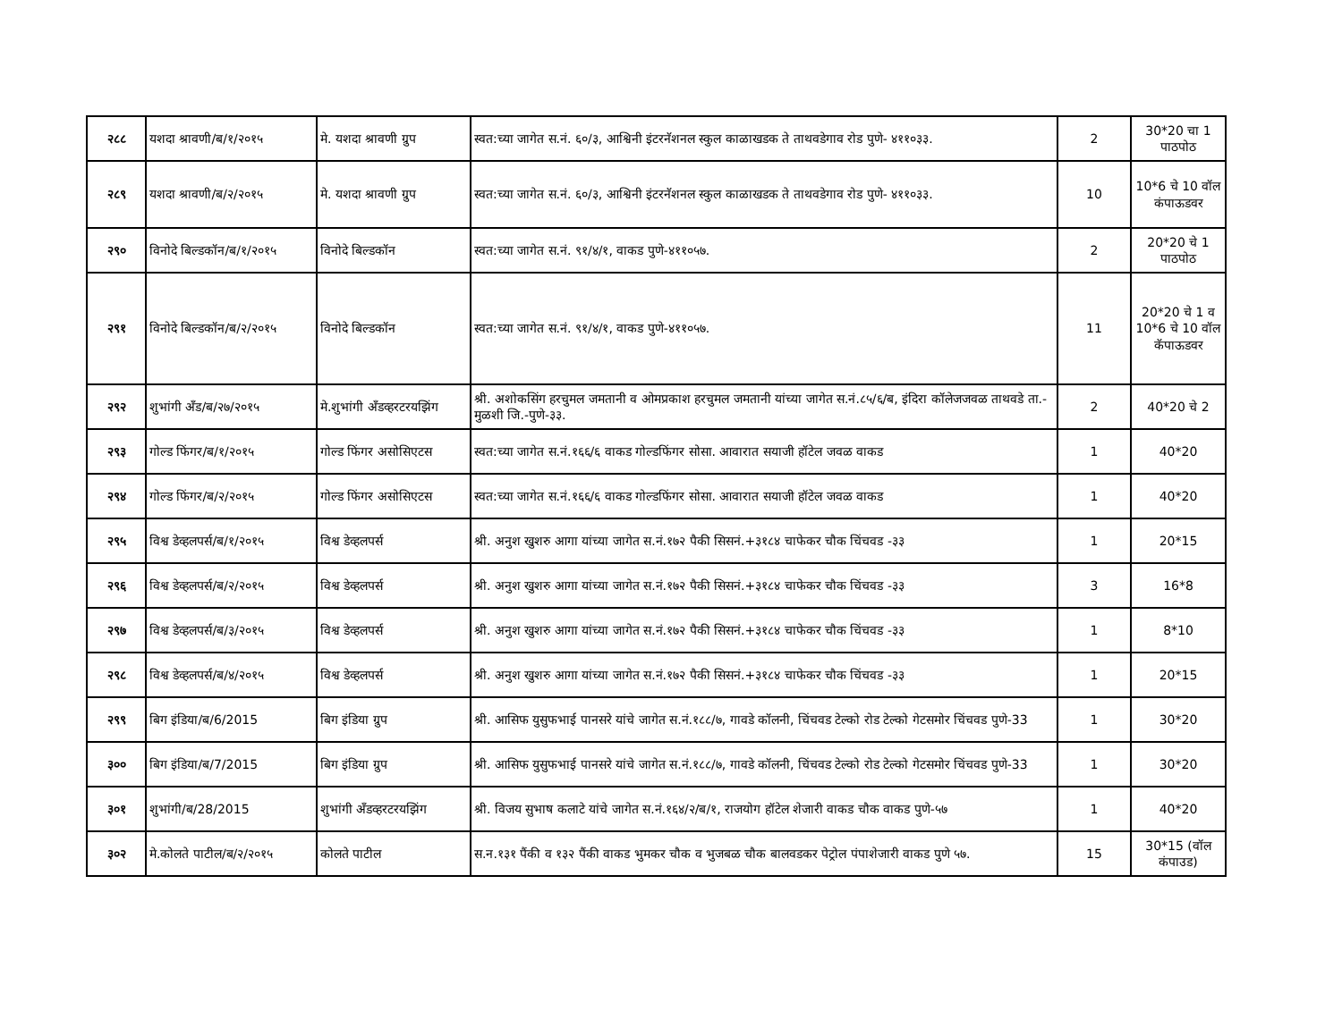| २८८ | यशदा श्रावणी/ब/१/२०१५ | मे. यशदा श्रावणी ग्रुप | स्वत:च्या जागेत स.नं. ६०/३, आश्विनी इंटरनॅशनल स्कुल काळाखडक ते ताथवडेगाव रोड पुणे- ४११०३३. | 2 | 30*20 चा 1 पाठपोठ |
| २८९ | यशदा श्रावणी/ब/२/२०१५ | मे. यशदा श्रावणी ग्रुप | स्वत:च्या जागेत स.नं. ६०/३, आश्विनी इंटरनॅशनल स्कुल काळाखडक ते ताथवडेगाव रोड पुणे- ४११०३३. | 10 | 10*6 चे 10 वॉल कंपाऊडवर |
| २९० | विनोदे बिल्डकॉन/ब/१/२०१५ | विनोदे बिल्डकॉन | स्वत:च्या जागेत स.नं. ९१/४/१, वाकड पुणे-४११०५७. | 2 | 20*20 चे 1 पाठपोठ |
| २९१ | विनोदे बिल्डकॉन/ब/२/२०१५ | विनोदे बिल्डकॉन | स्वत:च्या जागेत स.नं. ९१/४/१, वाकड पुणे-४११०५७. | 11 | 20*20 चे 1 व 10*6 चे 10 वॉल कॅपाऊडवर |
| २९२ | शुभांगी अँड/ब/२७/२०१५ | मे.शुभांगी अँडव्हरटरयझिंग | श्री. अशोकसिंग हरचुमल जमतानी व ओमप्रकाश हरचुमल जमतानी यांच्या जागेत स.नं.८५/६/ब, इंदिरा कॉलेजजवळ ताथवडे ता.-मुळशी जि.-पुणे-३३. | 2 | 40*20 चे 2 |
| २९३ | गोल्ड फिंगर/ब/१/२०१५ | गोल्ड फिंगर असोसिएटस | स्वत:च्या जागेत स.नं.१६६/६ वाकड गोल्डफिंगर सोसा. आवारात सयाजी हॉटेल जवळ वाकड | 1 | 40*20 |
| २९४ | गोल्ड फिंगर/ब/२/२०१५ | गोल्ड फिंगर असोसिएटस | स्वत:च्या जागेत स.नं.१६६/६ वाकड गोल्डफिंगर सोसा. आवारात सयाजी हॉटेल जवळ वाकड | 1 | 40*20 |
| २९५ | विश्व डेव्हलपर्स/ब/१/२०१५ | विश्व डेव्हलपर्स | श्री. अनुश खुशरु आगा यांच्या जागेत स.नं.१७२ पैकी सिसनं.+३१८४ चाफेकर चौक चिंचवड -३३ | 1 | 20*15 |
| २९६ | विश्व डेव्हलपर्स/ब/२/२०१५ | विश्व डेव्हलपर्स | श्री. अनुश खुशरु आगा यांच्या जागेत स.नं.१७२ पैकी सिसनं.+३१८४ चाफेकर चौक चिंचवड -३३ | 3 | 16*8 |
| २९७ | विश्व डेव्हलपर्स/ब/३/२०१५ | विश्व डेव्हलपर्स | श्री. अनुश खुशरु आगा यांच्या जागेत स.नं.१७२ पैकी सिसनं.+३१८४ चाफेकर चौक चिंचवड -३३ | 1 | 8*10 |
| २९८ | विश्व डेव्हलपर्स/ब/४/२०१५ | विश्व डेव्हलपर्स | श्री. अनुश खुशरु आगा यांच्या जागेत स.नं.१७२ पैकी सिसनं.+३१८४ चाफेकर चौक चिंचवड -३३ | 1 | 20*15 |
| २९९ | बिग इंडिया/ब/6/2015 | बिग इंडिया ग्रुप | श्री. आसिफ युसुफभाई पानसरे यांचे जागेत स.नं.१८८/७, गावडे कॉलनी, चिंचवड टेल्को रोड टेल्को गेटसमोर चिंचवड पुणे-33 | 1 | 30*20 |
| ३०० | बिग इंडिया/ब/7/2015 | बिग इंडिया ग्रुप | श्री. आसिफ युसुफभाई पानसरे यांचे जागेत स.नं.१८८/७, गावडे कॉलनी, चिंचवड टेल्को रोड टेल्को गेटसमोर चिंचवड पुणे-33 | 1 | 30*20 |
| ३०१ | शुभांगी/ब/28/2015 | शुभांगी अँडव्हरटरयझिंग | श्री. विजय सुभाष कलाटे यांचे जागेत स.नं.१६४/२/ब/१, राजयोग हॉटेल शेजारी वाकड चौक वाकड पुणे-५७ | 1 | 40*20 |
| ३०२ | मे.कोलते पाटील/ब/२/२०१५ | कोलते पाटील | स.न.१३१ पैंकी व १३२ पैंकी वाकड भुमकर चौक व भुजबळ चौक बालवडकर पेट्रोल पंपाशेजारी वाकड पुणे ५७. | 15 | 30*15 (वॉल कंपाउड) |